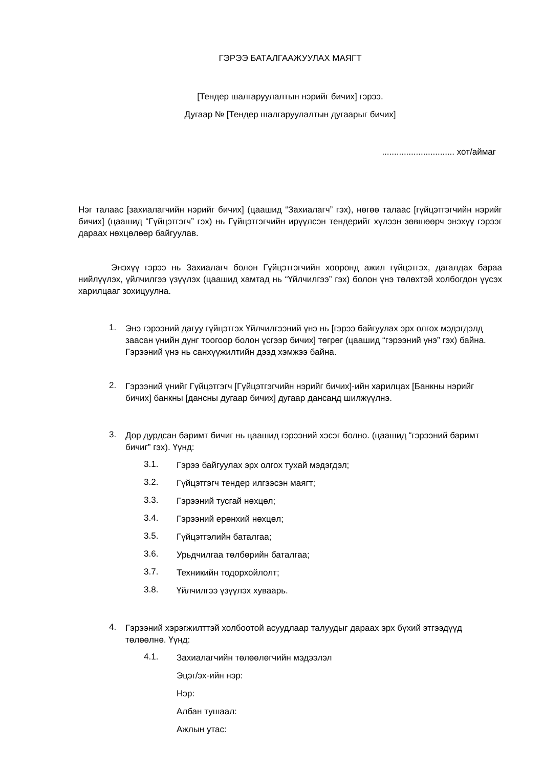ГЭРЭЭ БАТАЛГААЖУУЛАХ МАЯГТ
[Тендер шалгаруулалтын нэрийг бичих] гэрээ.
Дугаар № [Тендер шалгаруулалтын дугаарыг бичих]
.............................. хот/аймаг
Нэг талаас [захиалагчийн нэрийг бичих] (цаашид “Захиалагч” гэх), нөгөө талаас [гүйцэтгэгчийн нэрийг бичих] (цаашид “Гүйцэтгэгч” гэх) нь Гүйцэтгэгчийн ирүүлсэн тендерийг хүлээн зөвшөөрч энэхүү гэрээг дараах нөхцөлөөр байгуулав.
Энэхүү гэрээ нь Захиалагч болон Гүйцэтгэгчийн хооронд ажил гүйцэтгэх, дагалдах бараа нийлүүлэх, үйлчилгээ үзүүлэх (цаашид хамтад нь “Үйлчилгээ” гэх) болон үнэ төлөхтэй холбогдон үүсэх харилцааг зохицуулна.
1.
Энэ гэрээний дагуу гүйцэтгэх Үйлчилгээний үнэ нь [гэрээ байгуулах эрх олгох мэдэгдэлд заасан үнийн дүнг тоогоор болон үсгээр бичих] төгрөг (цаашид “гэрээний үнэ” гэх) байна. Гэрээний үнэ нь санхүүжилтийн дээд хэмжээ байна.
2.
Гэрээний үнийг Гүйцэтгэгч [Гүйцэтгэгчийн нэрийг бичих]-ийн харилцах [Банкны нэрийг бичих] банкны [дансны дугаар бичих] дугаар дансанд шилжүүлнэ.
3.
Дор дурдсан баримт бичиг нь цаашид гэрээний хэсэг болно. (цаашид “гэрээний баримт бичиг” гэх). Үүнд:
3.1.
Гэрээ байгуулах эрх олгох тухай мэдэгдэл;
3.2.
Гүйцэтгэгч тендер илгээсэн маягт;
3.3.
Гэрээний тусгай нөхцөл;
3.4.
Гэрээний ерөнхий нөхцөл;
3.5.
Гүйцэтгэлийн баталгаа;
3.6.
Урьдчилгаа төлбөрийн баталгаа;
3.7.
Техникийн тодорхойлолт;
3.8.
Үйлчилгээ үзүүлэх хуваарь.
4.
Гэрээний хэрэгжилттэй холбоотой асуудлаар талуудыг дараах эрх бүхий этгээдүүд төлөөлнө. Үүнд:
4.1.
Захиалагчийн төлөөлөгчийн мэдээлэл
Эцэг/эх-ийн нэр:
Нэр:
Албан тушаал:
Ажлын утас: